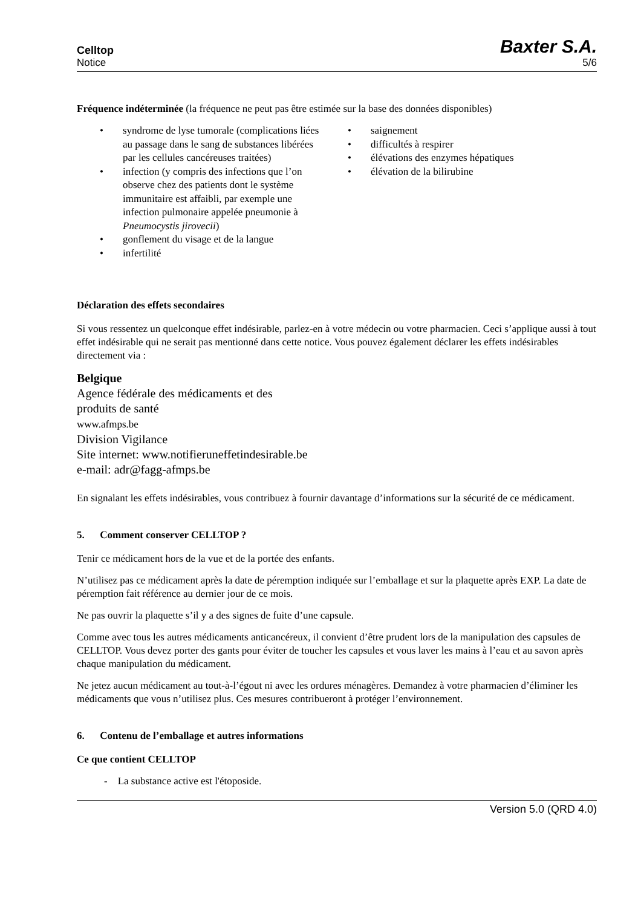Celltop
Notice
Baxter S.A.
5/6
Fréquence indéterminée (la fréquence ne peut pas être estimée sur la base des données disponibles)
• syndrome de lyse tumorale (complications liées au passage dans le sang de substances libérées par les cellules cancéreuses traitées)
• infection (y compris des infections que l’on observe chez des patients dont le système immunitaire est affaibli, par exemple une infection pulmonaire appelée pneumonie à Pneumocystis jirovecii)
• gonflement du visage et de la langue
• infertilité
• saignement
• difficultés à respirer
• élévations des enzymes hépatiques
• élévation de la bilirubine
Déclaration des effets secondaires
Si vous ressentez un quelconque effet indésirable, parlez-en à votre médecin ou votre pharmacien. Ceci s’applique aussi à tout effet indésirable qui ne serait pas mentionné dans cette notice. Vous pouvez également déclarer les effets indésirables directement via :
Belgique
Agence fédérale des médicaments et des
produits de santé
www.afmps.be
Division Vigilance
Site internet: www.notifieruneffetindesirable.be
e-mail: adr@fagg-afmps.be
En signalant les effets indésirables, vous contribuez à fournir davantage d’informations sur la sécurité de ce médicament.
5. Comment conserver CELLTOP ?
Tenir ce médicament hors de la vue et de la portée des enfants.
N’utilisez pas ce médicament après la date de péremption indiquée sur l’emballage et sur la plaquette après EXP. La date de péremption fait référence au dernier jour de ce mois.
Ne pas ouvrir la plaquette s’il y a des signes de fuite d’une capsule.
Comme avec tous les autres médicaments anticancéreux, il convient d’être prudent lors de la manipulation des capsules de CELLTOP. Vous devez porter des gants pour éviter de toucher les capsules et vous laver les mains à l’eau et au savon après chaque manipulation du médicament.
Ne jetez aucun médicament au tout-à-l’égout ni avec les ordures ménagères. Demandez à votre pharmacien d’éliminer les médicaments que vous n’utilisez plus. Ces mesures contribueront à protéger l’environnement.
6. Contenu de l’emballage et autres informations
Ce que contient CELLTOP
- La substance active est l'étoposide.
Version 5.0 (QRD 4.0)